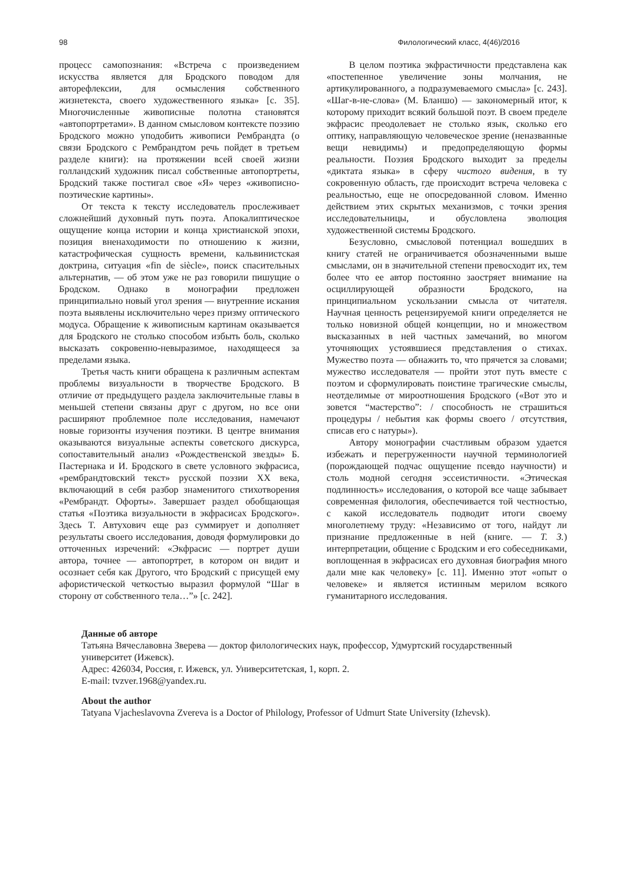98 Филологический класс, 4(46)/2016
процесс самопознания: «Встреча с произведением искусства является для Бродского поводом для авторефлексии, для осмысления собственного жизнетекста, своего художественного языка» [с. 35]. Многочисленные живописные полотна становятся «автопортретами». В данном смысловом контексте поэзию Бродского можно уподобить живописи Рембрандта (о связи Бродского с Рембрандтом речь пойдет в третьем разделе книги): на протяжении всей своей жизни голландский художник писал собственные автопортреты, Бродский также постигал свое «Я» через «живописно-поэтические картины».
От текста к тексту исследователь прослеживает сложнейший духовный путь поэта. Апокалиптическое ощущение конца истории и конца христианской эпохи, позиция вненаходимости по отношению к жизни, катастрофическая сущность времени, кальвинистская доктрина, ситуация «fin de siècle», поиск спасительных альтернатив, — об этом уже не раз говорили пишущие о Бродском. Однако в монографии предложен принципиально новый угол зрения — внутренние искания поэта выявлены исключительно через призму оптического модуса. Обращение к живописным картинам оказывается для Бродского не столько способом избыть боль, сколько высказать сокровенно-невыразимое, находящееся за пределами языка.
Третья часть книги обращена к различным аспектам проблемы визуальности в творчестве Бродского. В отличие от предыдущего раздела заключительные главы в меньшей степени связаны друг с другом, но все они расширяют проблемное поле исследования, намечают новые горизонты изучения поэтики. В центре внимания оказываются визуальные аспекты советского дискурса, сопоставительный анализ «Рождественской звезды» Б. Пастернака и И. Бродского в свете условного экфрасиса, «рембрандтовский текст» русской поэзии XX века, включающий в себя разбор знаменитого стихотворения «Рембрандт. Офорты». Завершает раздел обобщающая статья «Поэтика визуальности в экфрасисах Бродского». Здесь Т. Автухович еще раз суммирует и дополняет результаты своего исследования, доводя формулировки до отточенных изречений: «Экфрасис — портрет души автора, точнее — автопортрет, в котором он видит и осознает себя как Другого, что Бродский с присущей ему афористической четкостью выразил формулой “Шаг в сторону от собственного тела…”» [с. 242].
В целом поэтика экфрастичности представлена как «постепенное увеличение зоны молчания, не артикулированного, а подразумеваемого смысла» [с. 243]. «Шаг-в-не-слова» (М. Бланшо) — закономерный итог, к которому приходит всякий большой поэт. В своем пределе экфрасис преодолевает не столько язык, сколько его оптику, направляющую человеческое зрение (неназванные вещи невидимы) и предопределяющую формы реальности. Поэзия Бродского выходит за пределы «диктата языка» в сферу чистого видения, в ту сокровенную область, где происходит встреча человека с реальностью, еще не опосредованной словом. Именно действием этих скрытых механизмов, с точки зрения исследовательницы, и обусловлена эволюция художественной системы Бродского.
Безусловно, смысловой потенциал вошедших в книгу статей не ограничивается обозначенными выше смыслами, он в значительной степени превосходит их, тем более что ее автор постоянно заостряет внимание на осциллирующей образности Бродского, на принципиальном ускользании смысла от читателя. Научная ценность рецензируемой книги определяется не только новизной общей концепции, но и множеством высказанных в ней частных замечаний, во многом уточняющих устоявшиеся представления о стихах. Мужество поэта — обнажить то, что прячется за словами; мужество исследователя — пройти этот путь вместе с поэтом и сформулировать поистине трагические смыслы, неотделимые от мироотношения Бродского («Вот это и зовется “мастерство”: / способность не страшиться процедуры / небытия как формы своего / отсутствия, списав его с натуры»).
Автору монографии счастливым образом удается избежать и перегруженности научной терминологией (порождающей подчас ощущение псевдо научности) и столь модной сегодня эссеистичности. «Этическая подлинность» исследования, о которой все чаще забывает современная филология, обеспечивается той честностью, с какой исследователь подводит итоги своему многолетнему труду: «Независимо от того, найдут ли признание предложенные в ней (книге. — Т. З.) интерпретации, общение с Бродским и его собеседниками, воплощенная в экфрасисах его духовная биография много дали мне как человеку» [с. 11]. Именно этот «опыт о человеке» и является истинным мерилом всякого гуманитарного исследования.
Данные об авторе
Татьяна Вячеславовна Зверева — доктор филологических наук, профессор, Удмуртский государственный
университет (Ижевск).
Адрес: 426034, Россия, г. Ижевск, ул. Университетская, 1, корп. 2.
E-mail: tvzver.1968@yandex.ru.
About the author
Tatyana Vjacheslavovna Zvereva is a Doctor of Philology, Professor of Udmurt State University (Izhevsk).